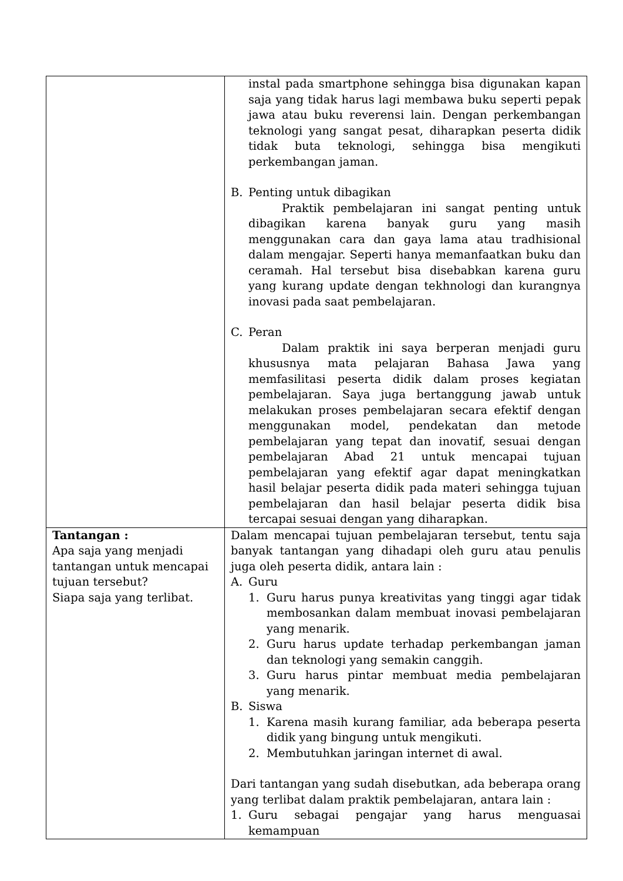| | instal pada smartphone sehingga bisa digunakan kapan saja yang tidak harus lagi membawa buku seperti pepak jawa atau buku reverensi lain. Dengan perkembangan teknologi yang sangat pesat, diharapkan peserta didik tidak buta teknologi, sehingga bisa mengikuti perkembangan jaman. B. Penting untuk dibagikan Praktik pembelajaran ini sangat penting untuk dibagikan karena banyak guru yang masih menggunakan cara dan gaya lama atau tradhisional dalam mengajar. Seperti hanya memanfaatkan buku dan ceramah. Hal tersebut bisa disebabkan karena guru yang kurang update dengan tekhnologi dan kurangnya inovasi pada saat pembelajaran. C. Peran Dalam praktik ini saya berperan menjadi guru khususnya mata pelajaran Bahasa Jawa yang memfasilitasi peserta didik dalam proses kegiatan pembelajaran. Saya juga bertanggung jawab untuk melakukan proses pembelajaran secara efektif dengan menggunakan model, pendekatan dan metode pembelajaran yang tepat dan inovatif, sesuai dengan pembelajaran Abad 21 untuk mencapai tujuan pembelajaran yang efektif agar dapat meningkatkan hasil belajar peserta didik pada materi sehingga tujuan pembelajaran dan hasil belajar peserta didik bisa tercapai sesuai dengan yang diharapkan. |
| Tantangan : Apa saja yang menjadi tantangan untuk mencapai tujuan tersebut? Siapa saja yang terlibat. | Dalam mencapai tujuan pembelajaran tersebut, tentu saja banyak tantangan yang dihadapi oleh guru atau penulis juga oleh peserta didik, antara lain : A. Guru 1. Guru harus punya kreativitas yang tinggi agar tidak membosankan dalam membuat inovasi pembelajaran yang menarik. 2. Guru harus update terhadap perkembangan jaman dan teknologi yang semakin canggih. 3. Guru harus pintar membuat media pembelajaran yang menarik. B. Siswa 1. Karena masih kurang familiar, ada beberapa peserta didik yang bingung untuk mengikuti. 2. Membutuhkan jaringan internet di awal. Dari tantangan yang sudah disebutkan, ada beberapa orang yang terlibat dalam praktik pembelajaran, antara lain : 1. Guru sebagai pengajar yang harus menguasai kemampuan |